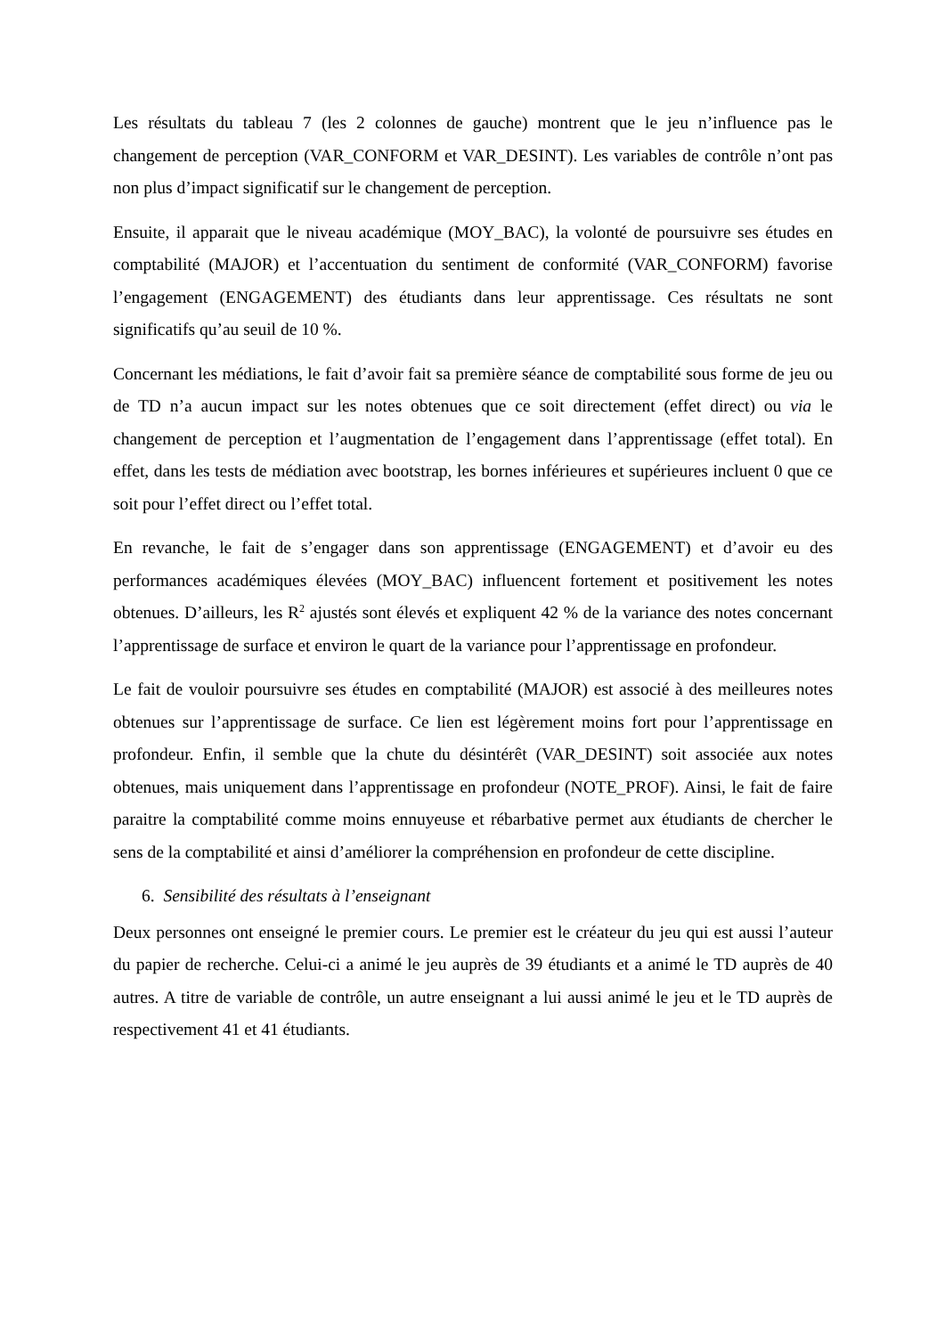Les résultats du tableau 7 (les 2 colonnes de gauche) montrent que le jeu n’influence pas le changement de perception (VAR_CONFORM et VAR_DESINT). Les variables de contrôle n’ont pas non plus d’impact significatif sur le changement de perception.
Ensuite, il apparait que le niveau académique (MOY_BAC), la volonté de poursuivre ses études en comptabilité (MAJOR) et l’accentuation du sentiment de conformité (VAR_CONFORM) favorise l’engagement (ENGAGEMENT) des étudiants dans leur apprentissage. Ces résultats ne sont significatifs qu’au seuil de 10 %.
Concernant les médiations, le fait d’avoir fait sa première séance de comptabilité sous forme de jeu ou de TD n’a aucun impact sur les notes obtenues que ce soit directement (effet direct) ou via le changement de perception et l’augmentation de l’engagement dans l’apprentissage (effet total). En effet, dans les tests de médiation avec bootstrap, les bornes inférieures et supérieures incluent 0 que ce soit pour l’effet direct ou l’effet total.
En revanche, le fait de s’engager dans son apprentissage (ENGAGEMENT) et d’avoir eu des performances académiques élevées (MOY_BAC) influencent fortement et positivement les notes obtenues. D’ailleurs, les R<sup>2</sup> ajustés sont élevés et expliquent 42 % de la variance des notes concernant l’apprentissage de surface et environ le quart de la variance pour l’apprentissage en profondeur.
Le fait de vouloir poursuivre ses études en comptabilité (MAJOR) est associé à des meilleures notes obtenues sur l’apprentissage de surface. Ce lien est légèrement moins fort pour l’apprentissage en profondeur. Enfin, il semble que la chute du désintérêt (VAR_DESINT) soit associée aux notes obtenues, mais uniquement dans l’apprentissage en profondeur (NOTE_PROF). Ainsi, le fait de faire paraitre la comptabilité comme moins ennuyeuse et rébarbative permet aux étudiants de chercher le sens de la comptabilité et ainsi d’améliorer la compréhension en profondeur de cette discipline.
6. Sensibilité des résultats à l’enseignant
Deux personnes ont enseigné le premier cours. Le premier est le créateur du jeu qui est aussi l’auteur du papier de recherche. Celui-ci a animé le jeu auprès de 39 étudiants et a animé le TD auprès de 40 autres. A titre de variable de contrôle, un autre enseignant a lui aussi animé le jeu et le TD auprès de respectivement 41 et 41 étudiants.